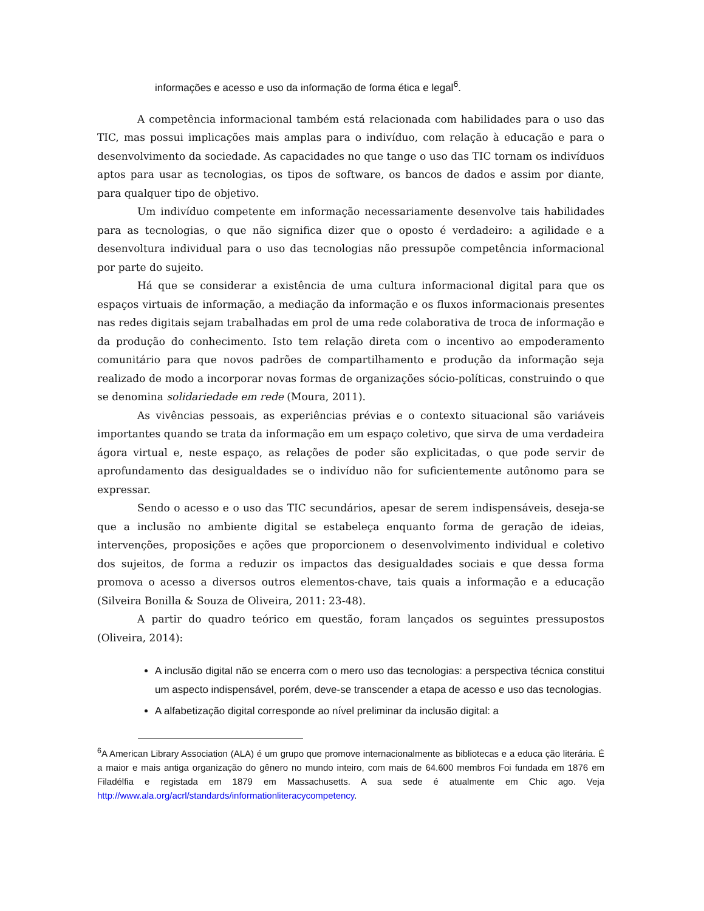informações e acesso e uso da informação de forma ética e legal<sup>6</sup>.
A competência informacional também está relacionada com habilidades para o uso das TIC, mas possui implicações mais amplas para o indivíduo, com relação à educação e para o desenvolvimento da sociedade. As capacidades no que tange o uso das TIC tornam os indivíduos aptos para usar as tecnologias, os tipos de software, os bancos de dados e assim por diante, para qualquer tipo de objetivo.
Um indivíduo competente em informação necessariamente desenvolve tais habilidades para as tecnologias, o que não significa dizer que o oposto é verdadeiro: a agilidade e a desenvoltura individual para o uso das tecnologias não pressupõe competência informacional por parte do sujeito.
Há que se considerar a existência de uma cultura informacional digital para que os espaços virtuais de informação, a mediação da informação e os fluxos informacionais presentes nas redes digitais sejam trabalhadas em prol de uma rede colaborativa de troca de informação e da produção do conhecimento. Isto tem relação direta com o incentivo ao empoderamento comunitário para que novos padrões de compartilhamento e produção da informação seja realizado de modo a incorporar novas formas de organizações sócio-políticas, construindo o que se denomina solidariedade em rede (Moura, 2011).
As vivências pessoais, as experiências prévias e o contexto situacional são variáveis importantes quando se trata da informação em um espaço coletivo, que sirva de uma verdadeira ágora virtual e, neste espaço, as relações de poder são explicitadas, o que pode servir de aprofundamento das desigualdades se o indivíduo não for suficientemente autônomo para se expressar.
Sendo o acesso e o uso das TIC secundários, apesar de serem indispensáveis, deseja-se que a inclusão no ambiente digital se estabeleça enquanto forma de geração de ideias, intervenções, proposições e ações que proporcionem o desenvolvimento individual e coletivo dos sujeitos, de forma a reduzir os impactos das desigualdades sociais e que dessa forma promova o acesso a diversos outros elementos-chave, tais quais a informação e a educação (Silveira Bonilla & Souza de Oliveira, 2011: 23-48).
A partir do quadro teórico em questão, foram lançados os seguintes pressupostos (Oliveira, 2014):
A inclusão digital não se encerra com o mero uso das tecnologias: a perspectiva técnica constitui um aspecto indispensável, porém, deve-se transcender a etapa de acesso e uso das tecnologias.
A alfabetização digital corresponde ao nível preliminar da inclusão digital: a
<sup>6</sup> A American Library Association (ALA) é um grupo que promove internacionalmente as bibliotecas e a educa ção literária. É a maior e mais antiga organização do gênero no mundo inteiro, com mais de 64.600 membros Foi fundada em 1876 em Filadélfia e registada em 1879 em Massachusetts. A sua sede é atualmente em Chic ago. Veja http://www.ala.org/acrl/standards/informationliteracycompetency.